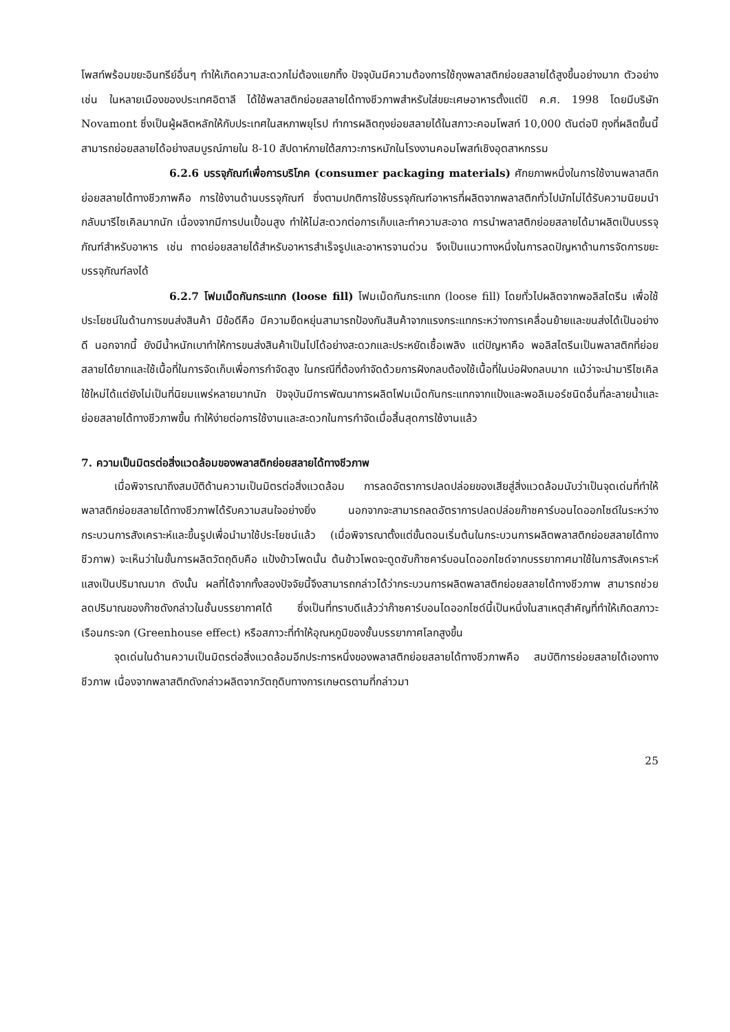โพสท์พร้อมขยะอินทรีย์อื่นๆ ทำให้เกิดความสะดวกไม่ต้องแยกทิ้ง ปัจจุบันมีความต้องการใช้ถุงพลาสติกย่อยสลายได้สูงขึ้นอย่างมาก ตัวอย่างเช่น ในหลายเมืองของประเทศอิตาลี ได้ใช้พลาสติกย่อยสลายได้ทางชีวภาพสำหรับใส่ขยะเศษอาหารตั้งแต่ปี ค.ศ. 1998 โดยมีบริษัท Novamont ซึ่งเป็นผู้ผลิตหลักให้กับประเทศในสหภาพยุโรป ทำการผลิตถุงย่อยสลายได้ในสภาวะคอมโพสท์ 10,000 ตันต่อปี ถุงที่ผลิตขึ้นนี้สามารถย่อยสลายได้อย่างสมบูรณ์ภายใน 8-10 สัปดาห์ภายใต้สภาวะการหมักในโรงงานคอมโพสท์เชิงอุตสาหกรรม
6.2.6 บรรจุภัณฑ์เพื่อการบริโภค (consumer packaging materials) ศักยภาพหนึ่งในการใช้งานพลาสติกย่อยสลายได้ทางชีวภาพคือ การใช้งานด้านบรรจุภัณฑ์ ซึ่งตามปกติการใช้บรรจุภัณฑ์อาหารที่ผลิตจากพลาสติกทั่วไปมักไม่ได้รับความนิยมนำกลับมารีไซเคิลมากนัก เนื่องจากมีการปนเปื้อนสูง ทำให้ไม่สะดวกต่อการเก็บและทำความสะอาด การนำพลาสติกย่อยสลายได้มาผลิตเป็นบรรจุภัณฑ์สำหรับอาหาร เช่น ถาดย่อยสลายได้สำหรับอาหารสำเร็จรูปและอาหารจานด่วน จึงเป็นแนวทางหนึ่งในการลดปัญหาด้านการจัดการขยะบรรจุภัณฑ์ลงได้
6.2.7 โฟมเม็ดกันกระแทก (loose fill) โฟมเม็ดกันกระแทก (loose fill) โดยทั่วไปผลิตจากพอลิสไตรีน เพื่อใช้ประโยชน์ในด้านการขนส่งสินค้า มีข้อดีคือ มีความยืดหยุ่นสามารถป้องกันสินค้าจากแรงกระแทกระหว่างการเคลื่อนย้ายและขนส่งได้เป็นอย่างดี นอกจากนี้ ยังมีน้ำหนักเบาทำให้การขนส่งสินค้าเป็นไปได้อย่างสะดวกและประหยัดเชื้อเพลิง แต่ปัญหาคือ พอลิสไตรีนเป็นพลาสติกที่ย่อยสลายได้ยากและใช้เนื้อที่ในการจัดเก็บเพื่อการกำจัดสูง ในกรณีที่ต้องกำจัดด้วยการฝังกลบต้องใช้เนื้อที่ในบ่อฝังกลบมาก แม้ว่าจะนำมารีไซเคิลใช้ใหม่ได้แต่ยังไม่เป็นที่นิยมแพร่หลายมากนัก ปัจจุบันมีการพัฒนาการผลิตโฟมเม็ดกันกระแทกจากแป้งและพอลิเมอร์ชนิดอื่นที่ละลายน้ำและย่อยสลายได้ทางชีวภาพขึ้น ทำให้ง่ายต่อการใช้งานและสะดวกในการกำจัดเมื่อสิ้นสุดการใช้งานแล้ว
7. ความเป็นมิตรต่อสิ่งแวดล้อมของพลาสติกย่อยสลายได้ทางชีวภาพ
เมื่อพิจารณาถึงสมบัติด้านความเป็นมิตรต่อสิ่งแวดล้อม การลดอัตราการปลดปล่อยของเสียสู่สิ่งแวดล้อมนับว่าเป็นจุดเด่นที่ทำให้พลาสติกย่อยสลายได้ทางชีวภาพได้รับความสนใจอย่างยิ่ง นอกจากจะสามารถลดอัตราการปลดปล่อยก๊าซคาร์บอนไดออกไซด์ในระหว่างกระบวนการสังเคราะห์และขึ้นรูปเพื่อนำมาใช้ประโยชน์แล้ว (เมื่อพิจารณาตั้งแต่ขั้นตอนเริ่มต้นในกระบวนการผลิตพลาสติกย่อยสลายได้ทางชีวภาพ) จะเห็นว่าในขั้นการผลิตวัตถุดิบคือ แป้งข้าวโพดนั้น ต้นข้าวโพดจะดูดซับก๊าซคาร์บอนไดออกไซด์จากบรรยากาศมาใช้ในการสังเคราะห์แสงเป็นปริมาณมาก ดังนั้น ผลที่ได้จากทั้งสองปัจจัยนี้จึงสามารถกล่าวได้ว่ากระบวนการผลิตพลาสติกย่อยสลายได้ทางชีวภาพ สามารถช่วยลดปริมาณของก๊าซดังกล่าวในชั้นบรรยากาศได้ ซึ่งเป็นที่ทราบดีแล้วว่าก๊าซคาร์บอนไดออกไซด์นี้เป็นหนึ่งในสาเหตุสำคัญที่ทำให้เกิดสภาวะเรือนกระจก (Greenhouse effect) หรือสภาวะที่ทำให้อุณหภูมิของชั้นบรรยากาศโลกสูงขึ้น
จุดเด่นในด้านความเป็นมิตรต่อสิ่งแวดล้อมอีกประการหนึ่งของพลาสติกย่อยสลายได้ทางชีวภาพคือ สมบัติการย่อยสลายได้เองทางชีวภาพ เนื่องจากพลาสติกดังกล่าวผลิตจากวัตถุดิบทางการเกษตรตามที่กล่าวมา
25